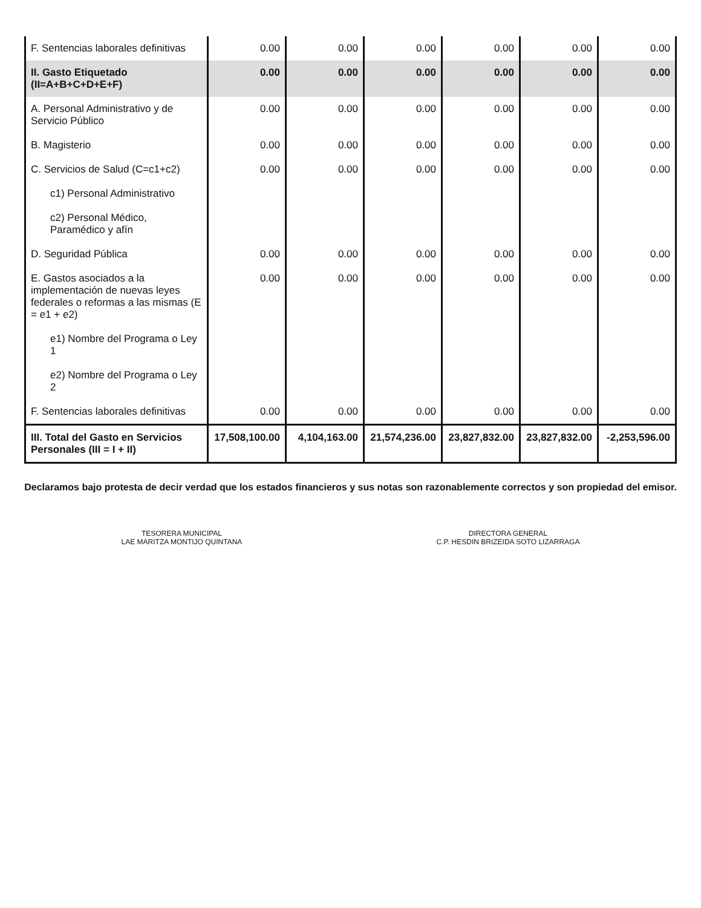| F. Sentencias laborales definitivas | 0.00 | 0.00 | 0.00 | 0.00 | 0.00 | 0.00 |
| II. Gasto Etiquetado (II=A+B+C+D+E+F) | 0.00 | 0.00 | 0.00 | 0.00 | 0.00 | 0.00 |
| A. Personal Administrativo y de Servicio Público | 0.00 | 0.00 | 0.00 | 0.00 | 0.00 | 0.00 |
| B. Magisterio | 0.00 | 0.00 | 0.00 | 0.00 | 0.00 | 0.00 |
| C. Servicios de Salud (C=c1+c2) | 0.00 | 0.00 | 0.00 | 0.00 | 0.00 | 0.00 |
| c1) Personal Administrativo | | | | | | |
| c2) Personal Médico, Paramédico y afín | | | | | | |
| D. Seguridad Pública | 0.00 | 0.00 | 0.00 | 0.00 | 0.00 | 0.00 |
| E. Gastos asociados a la implementación de nuevas leyes federales o reformas a las mismas (E = e1 + e2) | 0.00 | 0.00 | 0.00 | 0.00 | 0.00 | 0.00 |
| e1) Nombre del Programa o Ley 1 | | | | | | |
| e2) Nombre del Programa o Ley 2 | | | | | | |
| F. Sentencias laborales definitivas | 0.00 | 0.00 | 0.00 | 0.00 | 0.00 | 0.00 |
| III. Total del Gasto en Servicios Personales (III = I + II) | 17,508,100.00 | 4,104,163.00 | 21,574,236.00 | 23,827,832.00 | 23,827,832.00 | -2,253,596.00 |
Declaramos bajo protesta de decir verdad que los estados financieros y sus notas son razonablemente correctos y son propiedad del emisor.
TESORERA MUNICIPAL
LAE MARITZA MONTIJO QUINTANA
DIRECTORA GENERAL
C.P. HESDIN BRIZEIDA SOTO LIZARRAGA